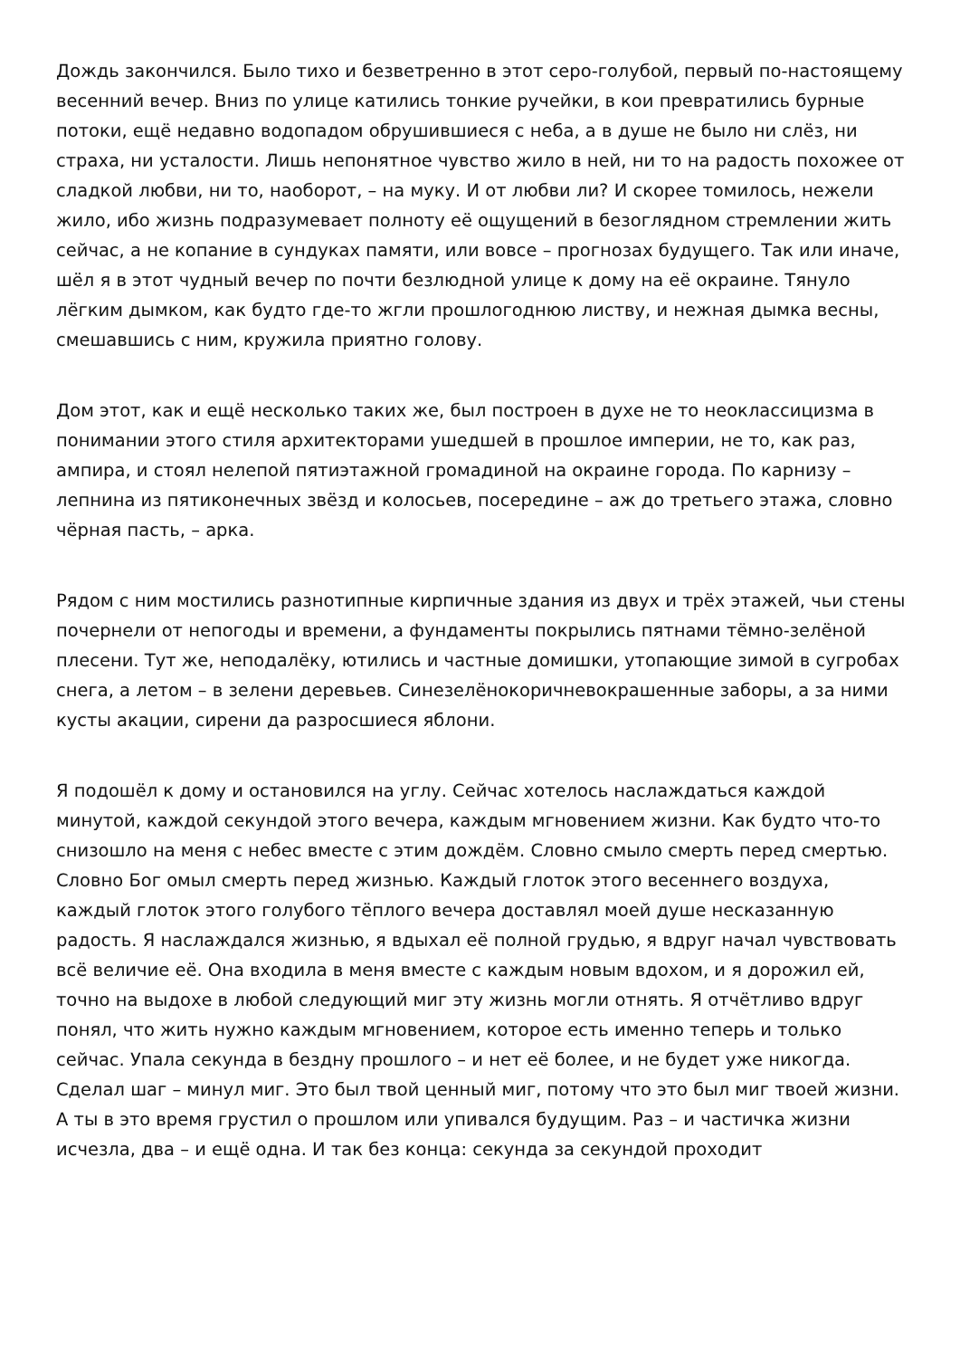Дождь закончился. Было тихо и безветренно в этот серо-голубой, первый по-настоящему весенний вечер. Вниз по улице катились тонкие ручейки, в кои превратились бурные потоки, ещё недавно водопадом обрушившиеся с неба, а в душе не было ни слёз, ни страха, ни усталости. Лишь непонятное чувство жило в ней, ни то на радость похожее от сладкой любви, ни то, наоборот, – на муку. И от любви ли? И скорее томилось, нежели жило, ибо жизнь подразумевает полноту её ощущений в безоглядном стремлении жить сейчас, а не копание в сундуках памяти, или вовсе – прогнозах будущего. Так или иначе, шёл я в этот чудный вечер по почти безлюдной улице к дому на её окраине. Тянуло лёгким дымком, как будто где-то жгли прошлогоднюю листву, и нежная дымка весны, смешавшись с ним, кружила приятно голову.
Дом этот, как и ещё несколько таких же, был построен в духе не то неоклассицизма в понимании этого стиля архитекторами ушедшей в прошлое империи, не то, как раз, ампира, и стоял нелепой пятиэтажной громадиной на окраине города. По карнизу – лепнина из пятиконечных звёзд и колосьев, посередине – аж до третьего этажа, словно чёрная пасть, – арка.
Рядом с ним мостились разнотипные кирпичные здания из двух и трёх этажей, чьи стены почернели от непогоды и времени, а фундаменты покрылись пятнами тёмно-зелёной плесени. Тут же, неподалёку, ютились и частные домишки, утопающие зимой в сугробах снега, а летом – в зелени деревьев. Синезелёнокоричневокрашенные заборы, а за ними кусты акации, сирени да разросшиеся яблони.
Я подошёл к дому и остановился на углу. Сейчас хотелось наслаждаться каждой минутой, каждой секундой этого вечера, каждым мгновением жизни. Как будто что-то снизошло на меня с небес вместе с этим дождём. Словно смыло смерть перед смертью. Словно Бог омыл смерть перед жизнью. Каждый глоток этого весеннего воздуха, каждый глоток этого голубого тёплого вечера доставлял моей душе несказанную радость. Я наслаждался жизнью, я вдыхал её полной грудью, я вдруг начал чувствовать всё величие её. Она входила в меня вместе с каждым новым вдохом, и я дорожил ей, точно на выдохе в любой следующий миг эту жизнь могли отнять. Я отчётливо вдруг понял, что жить нужно каждым мгновением, которое есть именно теперь и только сейчас. Упала секунда в бездну прошлого – и нет её более, и не будет уже никогда. Сделал шаг – минул миг. Это был твой ценный миг, потому что это был миг твоей жизни. А ты в это время грустил о прошлом или упивался будущим. Раз – и частичка жизни исчезла, два – и ещё одна. И так без конца: секунда за секундой проходит